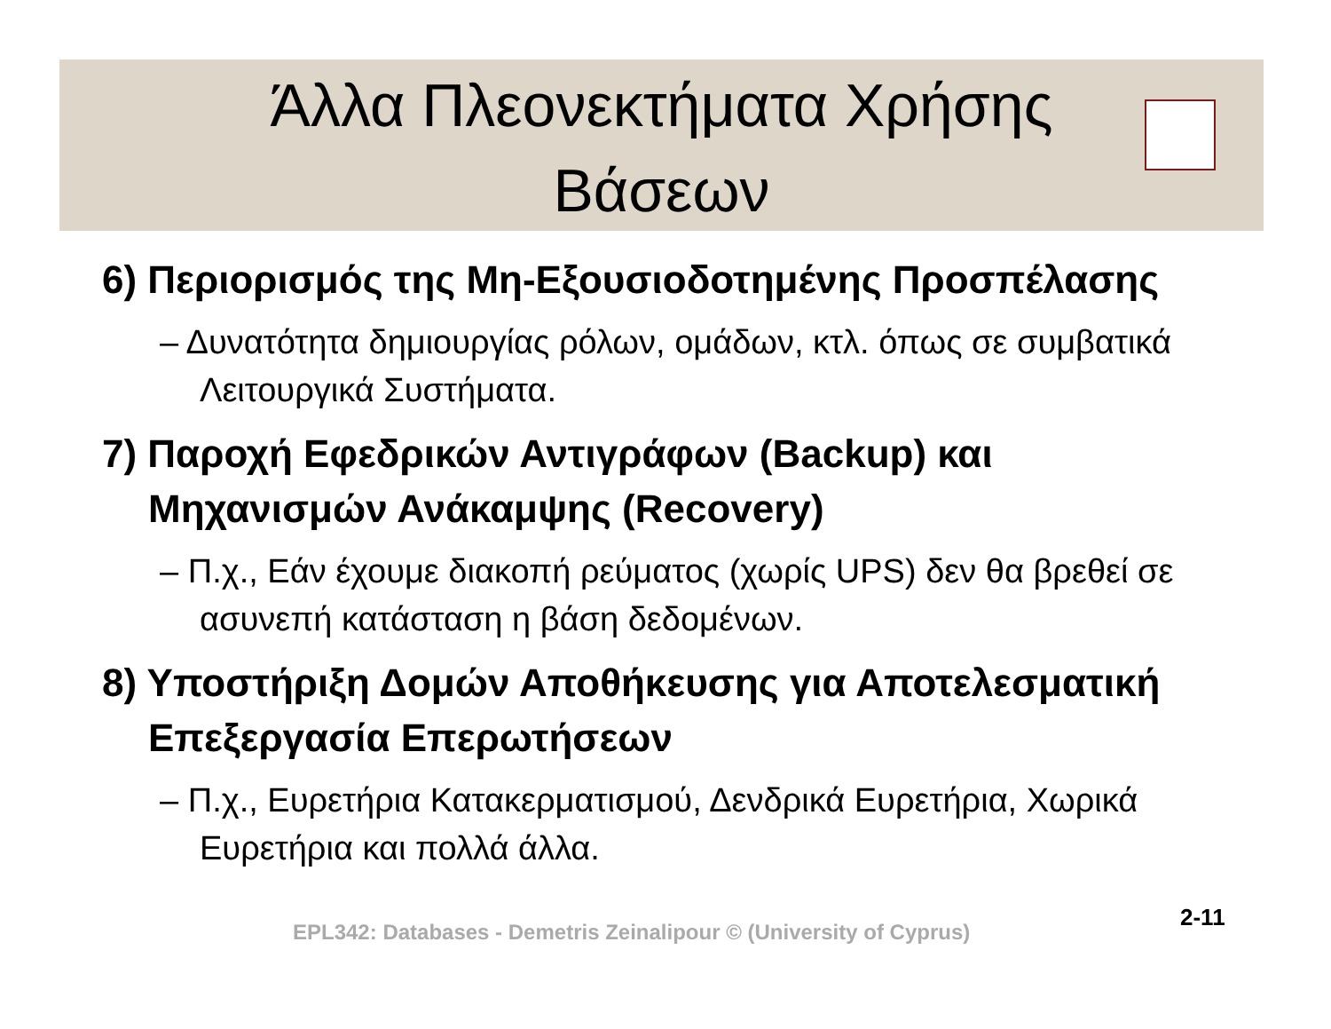Άλλα Πλεονεκτήματα Χρήσης
Βάσεων
6) Περιορισμός της Μη-Εξουσιοδοτημένης Προσπέλασης
– Δυνατότητα δημιουργίας ρόλων, ομάδων, κτλ. όπως σε συμβατικά Λειτουργικά Συστήματα.
7) Παροχή Εφεδρικών Αντιγράφων (Backup) και Μηχανισμών Ανάκαμψης (Recovery)
– Π.χ., Εάν έχουμε διακοπή ρεύματος (χωρίς UPS) δεν θα βρεθεί σε ασυνεπή κατάσταση η βάση δεδομένων.
8) Υποστήριξη Δομών Αποθήκευσης για Αποτελεσματική Επεξεργασία Επερωτήσεων
– Π.χ., Ευρετήρια Κατακερματισμού, Δενδρικά Ευρετήρια, Χωρικά Ευρετήρια και πολλά άλλα.
2-11
EPL342: Databases - Demetris Zeinalipour © (University of Cyprus)